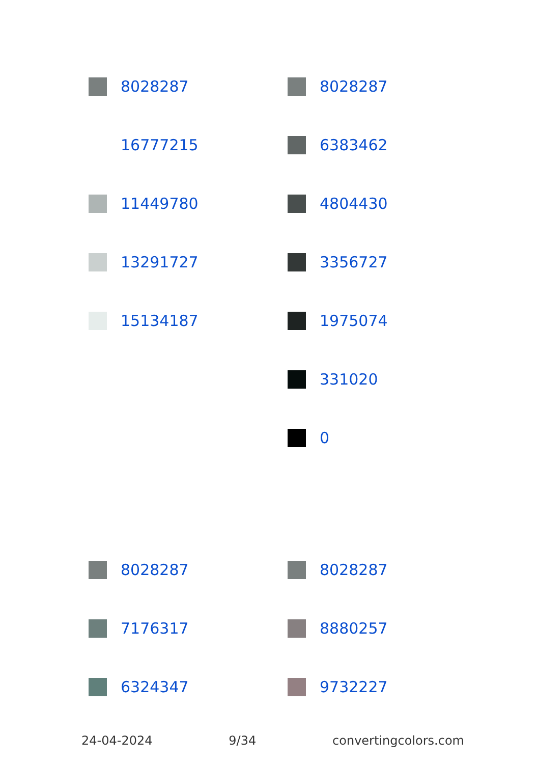8028287
16777215
11449780
13291727
15134187
8028287
6383462
4804430
3356727
1975074
331020
0
8028287
7176317
6324347
8028287
8880257
9732227
24-04-2024 9/34 convertingcolors.com